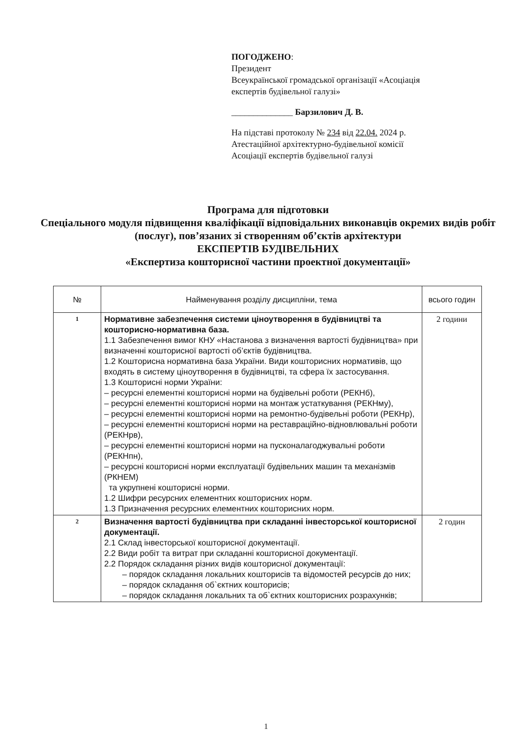ПОГОДЖЕНО:
Президент
Всеукраїнської громадської організації «Асоціація
експертів будівельної галузі»
______________ Барзилович Д. В.
На підставі протоколу № 234 від 22.04. 2024 р.
Атестаційної архітектурно-будівельної комісії
Асоціації експертів будівельної галузі
Програма для підготовки
Спеціального модуля підвищення кваліфікації відповідальних виконавців окремих видів робіт (послуг), пов’язаних зі створенням об’єктів архітектури
ЕКСПЕРТІВ БУДІВЕЛЬНИХ
«Експертиза кошторисної частини проектної документації»
| № | Найменування розділу дисципліни, тема | всього годин |
| --- | --- | --- |
| 1 | Нормативне забезпечення системи ціноутворення в будівництві та кошторисно-нормативна база. 1.1 Забезпечення вимог КНУ «Настанова з визначення вартості будівництва» при визначенні кошторисної вартості об’єктів будівництва. 1.2 Кошторисна нормативна база України. Види кошторисних нормативів, що входять в систему ціноутворення в будівництві, та сфера їх застосування. 1.3 Кошторисні норми України: – ресурсні елементні кошторисні норми на будівельні роботи (РЕКНб), – ресурсні елементні кошторисні норми на монтаж устаткування (РЕКНму), – ресурсні елементні кошторисні норми на ремонтно-будівельні роботи (РЕКНр), – ресурсні елементні кошторисні норми на реставраційно-відновлювальні роботи (РЕКНрв), – ресурсні елементні кошторисні норми на пусконалагоджувальні роботи (РЕКНпн), – ресурсні кошторисні норми експлуатації будівельних машин та механізмів (РКНЕМ) та укрупнені кошторисні норми. 1.2 Шифри ресурсних елементних кошторисних норм. 1.3 Призначення ресурсних елементних кошторисних норм. | 2 години |
| 2 | Визначення вартості будівництва при складанні інвесторської кошторисної документації. 2.1 Склад інвесторської кошторисної документації. 2.2 Види робіт та витрат при складанні кошторисної документації. 2.2 Порядок складання різних видів кошторисної документації: – порядок складання локальних кошторисів та відомостей ресурсів до них; – порядок складання об`єктних кошторисів; – порядок складання локальних та об`єктних кошторисних розрахунків; | 2 годин |
1